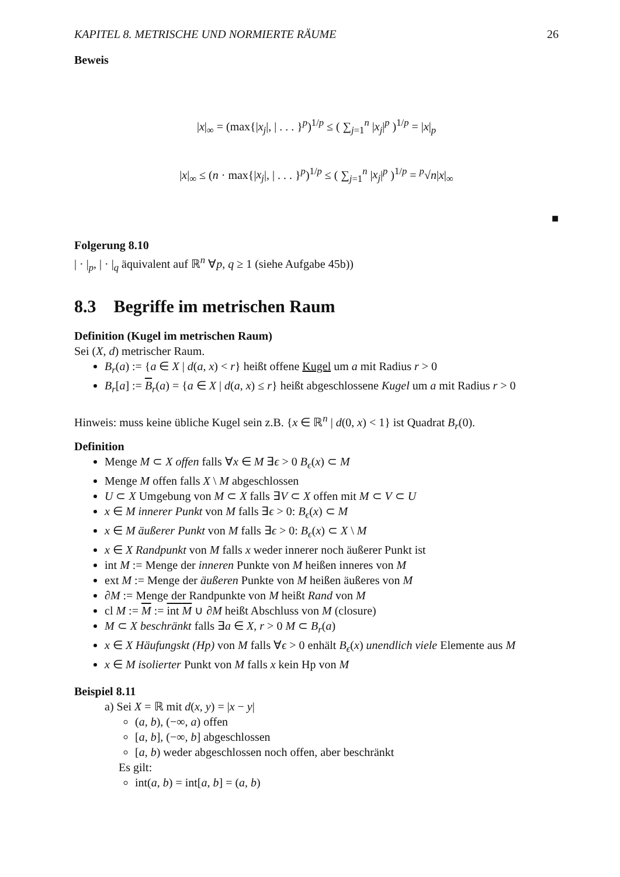KAPITEL 8. METRISCHE UND NORMIERTE RÄUME 26
Beweis
|x|<sub>∞</sub> = (max{|x<sub>j</sub>|, | . . . }<sup>p</sup>)<sup>1/p</sup> ≤ ( ∑<sub>j=1</sub><sup>n</sup> |x<sub>j</sub>|<sup>p</sup> )<sup>1/p</sup> = |x|<sub>p</sub>
|x|<sub>∞</sub> ≤ (n · max{|x<sub>j</sub>|, | . . . }<sup>p</sup>)<sup>1/p</sup> ≤ ( ∑<sub>j=1</sub><sup>n</sup> |x<sub>j</sub>|<sup>p</sup> )<sup>1/p</sup> = <sup>p</sup>√n|x|<sub>∞</sub>
■
Folgerung 8.10
| · |<sub>p</sub>, | · |<sub>q</sub> äquivalent auf ℝ<sup>n</sup> ∀p, q ≥ 1 (siehe Aufgabe 45b))
8.3 Begriffe im metrischen Raum
Definition (Kugel im metrischen Raum)
Sei (X, d) metrischer Raum.
B<sub>r</sub>(a) := {a ∈ X | d(a, x) < r} heißt offene Kugel um a mit Radius r > 0
B<sub>r</sub>[a] := B<sub>r</sub>(a) = {a ∈ X | d(a, x) ≤ r} heißt abgeschlossene Kugel um a mit Radius r > 0
Hinweis: muss keine übliche Kugel sein z.B. {x ∈ ℝ<sup>n</sup> | d(0, x) < 1} ist Quadrat B<sub>r</sub>(0).
Definition
Menge M ⊂ X offen falls ∀x ∈ M ∃ϵ > 0 B<sub>ϵ</sub>(x) ⊂ M
Menge M offen falls X \ M abgeschlossen
U ⊂ X Umgebung von M ⊂ X falls ∃V ⊂ X offen mit M ⊂ V ⊂ U
x ∈ M innerer Punkt von M falls ∃ϵ > 0: B<sub>ϵ</sub>(x) ⊂ M
x ∈ M äußerer Punkt von M falls ∃ϵ > 0: B<sub>ϵ</sub>(x) ⊂ X \ M
x ∈ X Randpunkt von M falls x weder innerer noch äußerer Punkt ist
int M := Menge der inneren Punkte von M heißen inneres von M
ext M := Menge der äußeren Punkte von M heißen äußeres von M
∂M := Menge der Randpunkte von M heißt Rand von M
cl M := M := int M ∪ ∂M heißt Abschluss von M (closure)
M ⊂ X beschränkt falls ∃a ∈ X, r > 0 M ⊂ B<sub>r</sub>(a)
x ∈ X Häufungskt (Hp) von M falls ∀ϵ > 0 enhält B<sub>ϵ</sub>(x) unendlich viele Elemente aus M
x ∈ M isolierter Punkt von M falls x kein Hp von M
Beispiel 8.11
a) Sei X = ℝ mit d(x, y) = |x − y|
(a, b), (−∞, a) offen
[a, b], (−∞, b] abgeschlossen
[a, b) weder abgeschlossen noch offen, aber beschränkt
Es gilt:
int(a, b) = int[a, b] = (a, b)